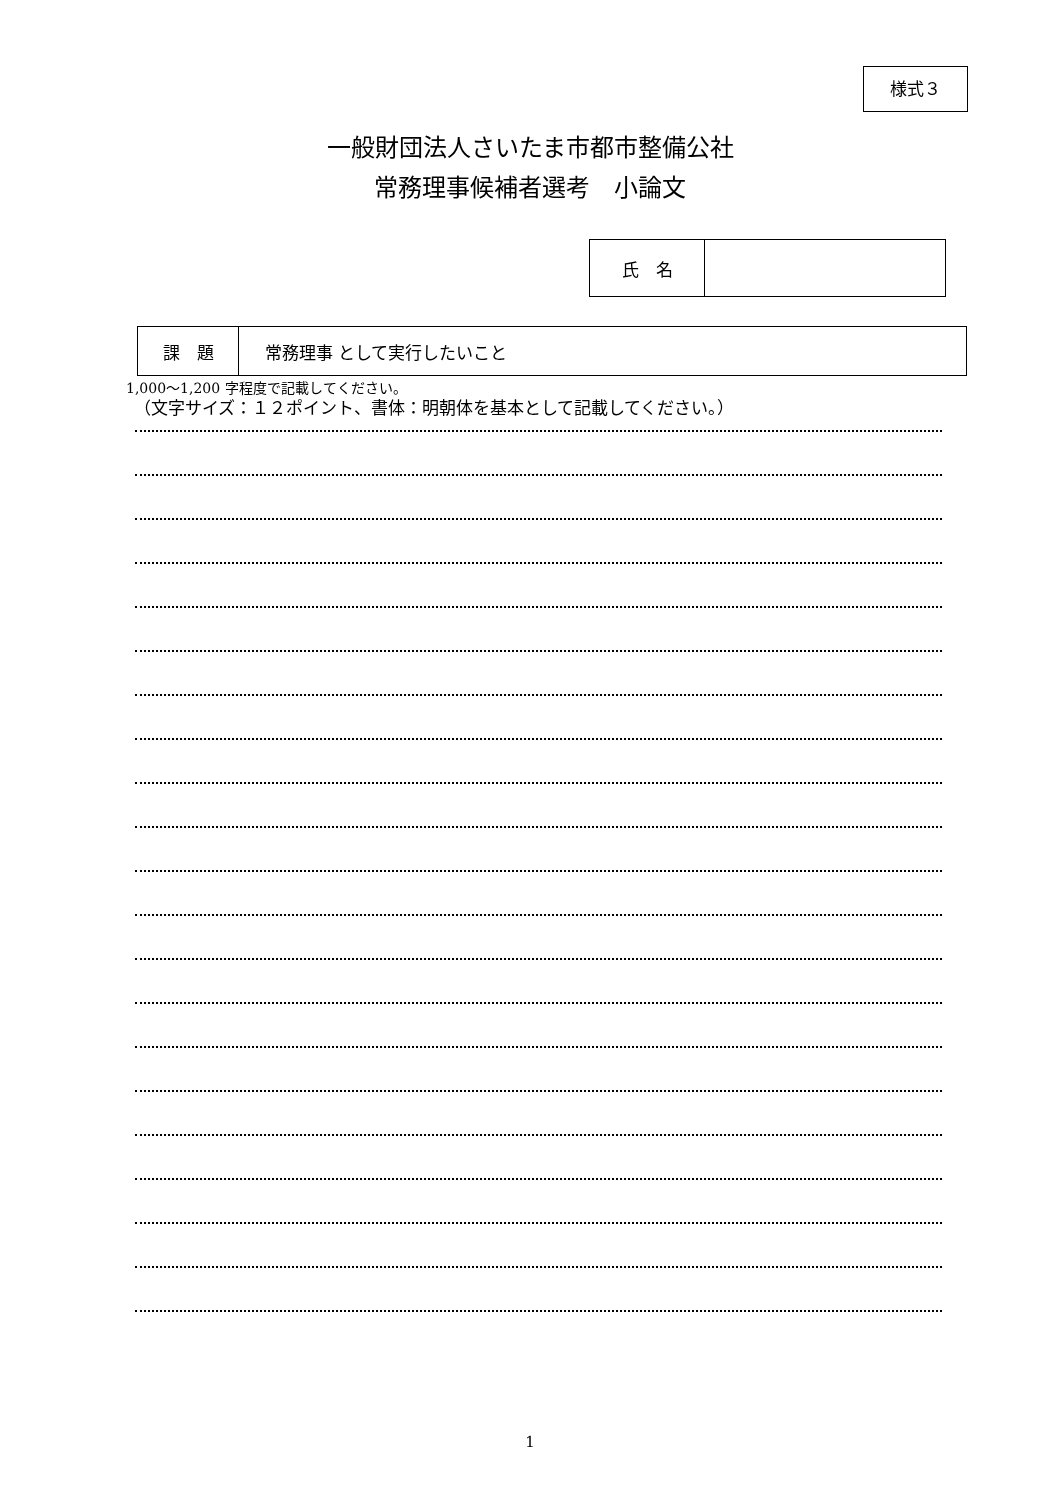様式３
一般財団法人さいたま市都市整備公社
常務理事候補者選考　小論文
| 氏 名 | |
| 課 題 | 常務理事 として実行したいこと |
1,000～1,200 字程度で記載してください。
（文字サイズ：１２ポイント、書体：明朝体を基本として記載してください。）
1